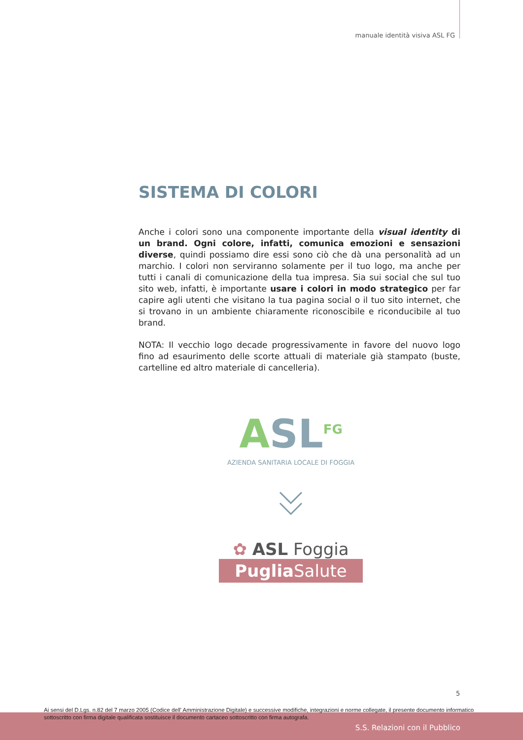manuale identità visiva ASL FG
SISTEMA DI COLORI
Anche i colori sono una componente importante della visual identity di un brand. Ogni colore, infatti, comunica emozioni e sensazioni diverse, quindi possiamo dire essi sono ciò che dà una personalità ad un marchio. I colori non serviranno solamente per il tuo logo, ma anche per tutti i canali di comunicazione della tua impresa. Sia sui social che sul tuo sito web, infatti, è importante usare i colori in modo strategico per far capire agli utenti che visitano la tua pagina social o il tuo sito internet, che si trovano in un ambiente chiaramente riconoscibile e riconducibile al tuo brand.
NOTA: Il vecchio logo decade progressivamente in favore del nuovo logo fino ad esaurimento delle scorte attuali di materiale già stampato (buste, cartelline ed altro materiale di cancelleria).
ASL<sup>FG</sup>
AZIENDA SANITARIA LOCALE DI FOGGIA
✿ ASL Foggia
Puglia Salute
5
Ai sensi del D.Lgs. n.82 del 7 marzo 2005 (Codice dell' Amministrazione Digitale) e successive modifiche, integrazioni e norme collegate, il presente documento informatico sottoscritto con firma digitale qualificata sostituisce il documento cartaceo sottoscritto con firma autografa.
S.S. Relazioni con il Pubblico